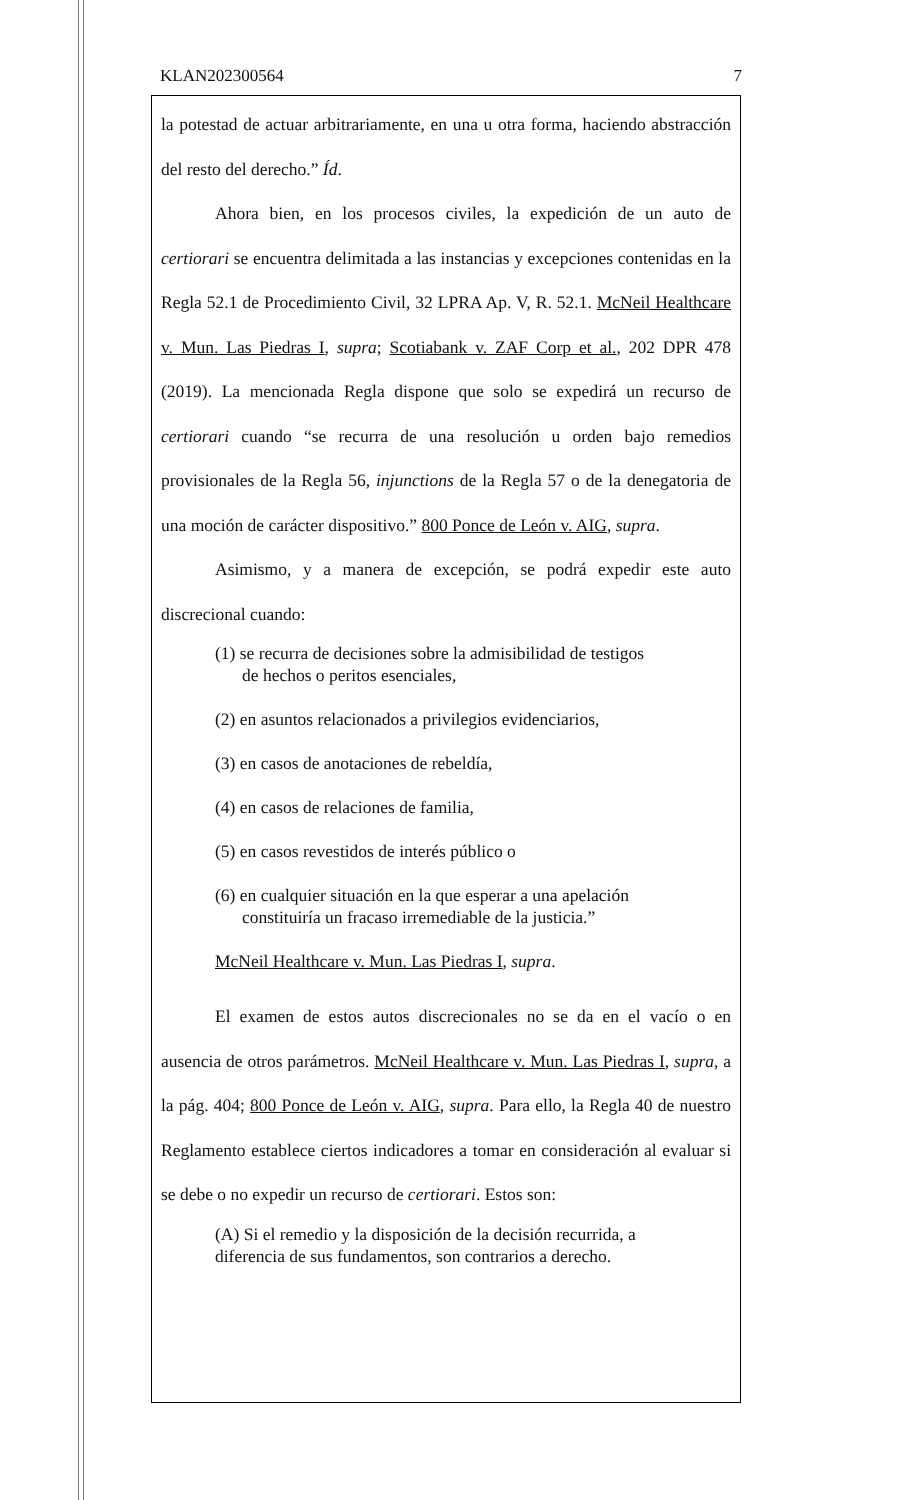KLAN202300564 7
la potestad de actuar arbitrariamente, en una u otra forma, haciendo abstracción del resto del derecho.” Íd.
Ahora bien, en los procesos civiles, la expedición de un auto de certiorari se encuentra delimitada a las instancias y excepciones contenidas en la Regla 52.1 de Procedimiento Civil, 32 LPRA Ap. V, R. 52.1. McNeil Healthcare v. Mun. Las Piedras I, supra; Scotiabank v. ZAF Corp et al., 202 DPR 478 (2019). La mencionada Regla dispone que solo se expedirá un recurso de certiorari cuando “se recurra de una resolución u orden bajo remedios provisionales de la Regla 56, injunctions de la Regla 57 o de la denegatoria de una moción de carácter dispositivo.” 800 Ponce de León v. AIG, supra.
Asimismo, y a manera de excepción, se podrá expedir este auto discrecional cuando:
(1) se recurra de decisiones sobre la admisibilidad de testigos
de hechos o peritos esenciales,
(2) en asuntos relacionados a privilegios evidenciarios,
(3) en casos de anotaciones de rebeldía,
(4) en casos de relaciones de familia,
(5) en casos revestidos de interés público o
(6) en cualquier situación en la que esperar a una apelación
constituiría un fracaso irremediable de la justicia.”
McNeil Healthcare v. Mun. Las Piedras I, supra.
El examen de estos autos discrecionales no se da en el vacío o en ausencia de otros parámetros. McNeil Healthcare v. Mun. Las Piedras I, supra, a la pág. 404; 800 Ponce de León v. AIG, supra. Para ello, la Regla 40 de nuestro Reglamento establece ciertos indicadores a tomar en consideración al evaluar si se debe o no expedir un recurso de certiorari. Estos son:
(A) Si el remedio y la disposición de la decisión recurrida, a diferencia de sus fundamentos, son contrarios a derecho.